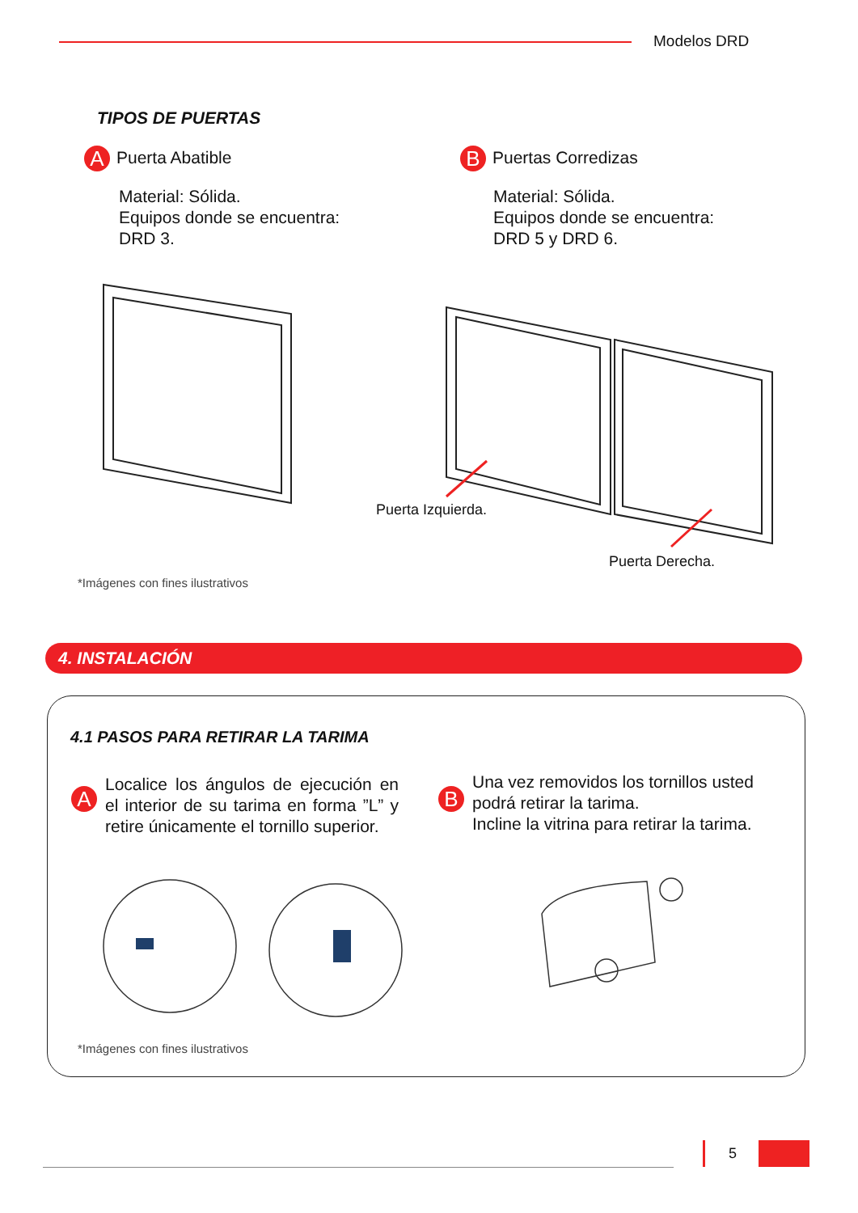Modelos DRD
TIPOS DE PUERTAS
A Puerta Abatible
Material: Sólida.
Equipos donde se encuentra:
DRD 3.
B Puertas Corredizas
Material: Sólida.
Equipos donde se encuentra:
DRD 5 y DRD 6.
Puerta Izquierda.
Puerta Derecha.
*Imágenes con fines ilustrativos
4. INSTALACIÓN
4.1 PASOS PARA RETIRAR LA TARIMA
A
Localice los ángulos de ejecución en el interior de su tarima en forma ”L” y retire únicamente el tornillo superior.
B
Una vez removidos los tornillos usted podrá retirar la tarima.
Incline la vitrina para retirar la tarima.
*Imágenes con fines ilustrativos
5